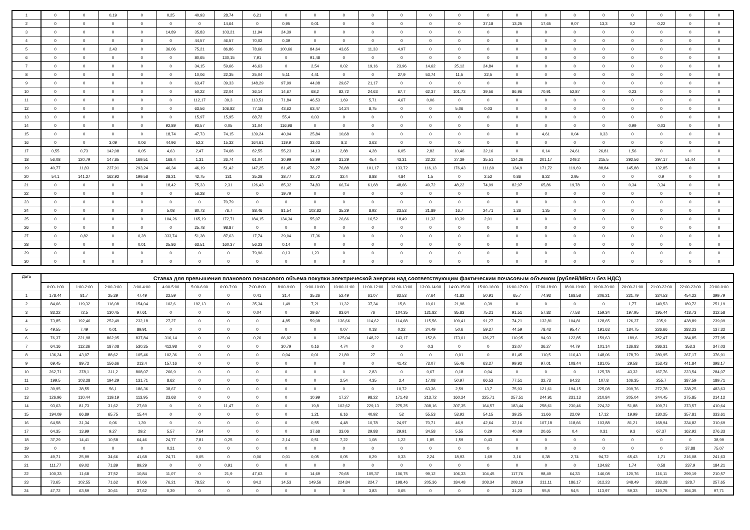| 1 | 0 | 0 | 0,19 | 0 | 0,25 | 40,93 | 28,74 | 6,21 | 0 | 0 | 0 | 0 | 0 | 0 | 0 | 0 | 0 | 0 | 0 | 0 | 0 | 0 | 0 | 0 |
| 2 | 0 | 0 | 0 | 0 | 0 | 0 | 14,64 | 0 | 0,95 | 0,01 | 0 | 0 | 0 | 0 | 0 | 37,18 | 13,25 | 17,65 | 9,07 | 13,3 | 0,2 | 0,22 | 0 | 0 |
| 3 | 0 | 0 | 0 | 0 | 14,89 | 35,83 | 103,21 | 11,94 | 24,39 | 0 | 0 | 0 | 0 | 0 | 0 | 0 | 0 | 0 | 0 | 0 | 0 | 0 | 0 | 0 |
| 4 | 0 | 0 | 0 | 0 | 0 | 44,57 | 46,57 | 70,02 | 0,39 | 0 | 0 | 0 | 0 | 0 | 0 | 0 | 0 | 0 | 0 | 0 | 0 | 0 | 0 | 0 |
| 5 | 0 | 0 | 2,43 | 0 | 36,06 | 75,21 | 86,86 | 78,66 | 100,66 | 84,64 | 43,65 | 11,33 | 4,97 | 0 | 0 | 0 | 0 | 0 | 0 | 0 | 0 | 0 | 0 | 0 |
| 6 | 0 | 0 | 0 | 0 | 0 | 80,65 | 130,15 | 7,91 | 0 | 91,48 | 0 | 0 | 0 | 0 | 0 | 0 | 0 | 0 | 0 | 0 | 0 | 0 | 0 | 0 |
| 7 | 0 | 0 | 0 | 0 | 0 | 34,15 | 59,66 | 46,63 | 0 | 2,54 | 0,02 | 19,16 | 23,96 | 14,62 | 25,12 | 24,84 | 0 | 0 | 0 | 0 | 0 | 0 | 0 | 0 |
| 8 | 0 | 0 | 0 | 0 | 0 | 10,06 | 22,35 | 25,04 | 5,11 | 4,41 | 0 | 0 | 27,9 | 53,74 | 11,5 | 22,5 | 0 | 0 | 0 | 0 | 0 | 0 | 0 | 0 |
| 9 | 0 | 0 | 0 | 0 | 0 | 63,47 | 39,33 | 148,29 | 97,99 | 44,08 | 29,67 | 21,17 | 0 | 0 | 0 | 0 | 0 | 0 | 0 | 0 | 0 | 0 | 0 | 0 |
| 10 | 0 | 0 | 0 | 0 | 0 | 50,22 | 22,04 | 36,14 | 14,67 | 68,2 | 82,72 | 24,63 | 67,7 | 62,37 | 101,73 | 39,56 | 86,96 | 70,91 | 52,87 | 0 | 0,23 | 0 | 0 | 0 |
| 11 | 0 | 0 | 0 | 0 | 0 | 112,17 | 39,3 | 113,51 | 71,84 | 46,53 | 1,69 | 5,71 | 4,67 | 0,06 | 0 | 0 | 0 | 0 | 0 | 0 | 0 | 0 | 0 | 0 |
| 12 | 0 | 0 | 0 | 0 | 0 | 63,56 | 106,82 | 77,18 | 43,62 | 63,47 | 14,24 | 8,75 | 0 | 0 | 5,06 | 0,03 | 0 | 0 | 0 | 0 | 0 | 0 | 0 | 0 |
| 13 | 0 | 0 | 0 | 0 | 0 | 15,97 | 15,95 | 68,72 | 55,4 | 0,03 | 0 | 0 | 0 | 0 | 0 | 0 | 0 | 0 | 0 | 0 | 0 | 0 | 0 | 0 |
| 14 | 0 | 0 | 0 | 0 | 92,89 | 93,57 | 0,05 | 31,04 | 116,98 | 0 | 0 | 0 | 0 | 0 | 0 | 0 | 0 | 0 | 0 | 0 | 0,99 | 0,03 | 0 | 0 |
| 15 | 0 | 0 | 0 | 0 | 18,74 | 47,73 | 74,15 | 139,24 | 40,94 | 25,84 | 10,68 | 0 | 0 | 0 | 0 | 0 | 0 | 4,61 | 0,04 | 0,33 | 0 | 0 | 0 | 0 |
| 16 | 0 | 0 | 3,09 | 0,06 | 44,96 | 52,2 | 15,32 | 164,61 | 119,9 | 33,03 | 8,3 | 3,63 | 0 | 0 | 0 | 0 | 0 | 0 | 0 | 0 | 0 | 0 | 0 | 0 |
| 17 | 0,55 | 0,73 | 142,08 | 0,05 | 4,63 | 2,47 | 74,68 | 82,55 | 55,23 | 14,13 | 2,88 | 4,28 | 6,05 | 2,82 | 10,46 | 32,16 | 0 | 0,14 | 24,61 | 26,81 | 1,56 | 0 | 0 | 0 |
| 18 | 56,08 | 120,79 | 147,85 | 169,51 | 168,4 | 1,31 | 26,74 | 61,04 | 30,99 | 53,99 | 31,29 | 45,4 | 43,31 | 22,22 | 27,39 | 35,51 | 124,26 | 201,17 | 249,2 | 215,5 | 292,56 | 297,17 | 51,44 | 0 |
| 19 | 40,77 | 11,83 | 237,91 | 293,24 | 46,34 | 46,19 | 51,42 | 147,25 | 81,45 | 76,27 | 76,88 | 101,17 | 133,72 | 116,13 | 176,43 | 111,69 | 134,9 | 171,72 | 119,69 | 88,84 | 145,88 | 132,85 | 0 | 0 |
| 20 | 54,1 | 141,27 | 162,92 | 199,58 | 28,21 | 42,75 | 131 | 35,28 | 38,77 | 32,72 | 32,4 | 8,88 | 4,84 | 1,5 | 0 | 2,52 | 0,86 | 8,22 | 2,95 | 0 | 0 | 0,9 | 0 | 0 |
| 21 | 0 | 0 | 0 | 0 | 18,42 | 75,33 | 2,31 | 126,43 | 85,32 | 74,83 | 66,74 | 61,68 | 48,66 | 49,72 | 48,22 | 74,99 | 82,97 | 65,86 | 19,78 | 0 | 0,34 | 3,34 | 0 | 0 |
| 22 | 0 | 0 | 0 | 0 | 0 | 56,28 | 0 | 0 | 19,79 | 0 | 0 | 0 | 0 | 0 | 0 | 0 | 0 | 0 | 0 | 0 | 0 | 0 | 0 | 0 |
| 23 | 0 | 0 | 0 | 0 | 0 | 0 | 70,79 | 0 | 0 | 0 | 0 | 0 | 0 | 0 | 0 | 0 | 0 | 0 | 0 | 0 | 0 | 0 | 0 | 0 |
| 24 | 0 | 0 | 0 | 0 | 5,08 | 80,73 | 76,7 | 88,46 | 81,54 | 102,82 | 35,29 | 8,92 | 23,53 | 21,89 | 16,7 | 24,71 | 1,36 | 1,35 | 0 | 0 | 0 | 0 | 0 | 0 |
| 25 | 0 | 0 | 0 | 0 | 104,26 | 165,19 | 172,71 | 184,15 | 134,34 | 55,07 | 26,66 | 16,52 | 18,49 | 11,32 | 10,39 | 2,01 | 0 | 0 | 0 | 0 | 0 | 0 | 0 | 0 |
| 26 | 0 | 0 | 0 | 0 | 0 | 25,78 | 98,87 | 0 | 0 | 0 | 0 | 0 | 0 | 0 | 0 | 0 | 0 | 0 | 0 | 0 | 0 | 0 | 0 | 0 |
| 27 | 0 | 0,82 | 0 | 0,28 | 333,74 | 51,38 | 87,63 | 17,74 | 29,04 | 17,36 | 0 | 0 | 0 | 0 | 0 | 0 | 0 | 0 | 0 | 0 | 0 | 0 | 0 | 0 |
| 28 | 0 | 0 | 0 | 0,01 | 25,86 | 63,51 | 160,37 | 56,23 | 0,14 | 0 | 0 | 0 | 0 | 0 | 0 | 0 | 0 | 0 | 0 | 0 | 0 | 0 | 0 | 0 |
| 29 | 0 | 0 | 0 | 0 | 0 | 0 | 0 | 79,96 | 0,13 | 1,23 | 0 | 0 | 0 | 0 | 0 | 0 | 0 | 0 | 0 | 0 | 0 | 0 | 0 | 0 |
| 30 | 0 | 0 | 0 | 0 | 0 | 0 | 0 | 0 | 0 | 0 | 0 | 0 | 0 | 0 | 0 | 0 | 0 | 0 | 0 | 0 | 0 | 0 | 0 | 0 |
| Дата | Ставка для превышения планового почасового объема покупки электрической энергии над соответствующим фактическим почасовым объемом (рублей/МВт.ч без НДС) | | | | | | | | | | | | | | | | | | | | | | | |
| --- | --- | --- | --- | --- | --- | --- | --- | --- | --- | --- | --- | --- | --- | --- | --- | --- | --- | --- | --- | --- | --- | --- | --- | --- |
| | 0:00-1:00 | 1:00-2:00 | 2:00-3:00 | 3:00-4:00 | 4:00-5:00 | 5:00-6:00 | 6:00-7:00 | 7:00-8:00 | 8:00-9:00 | 9:00-10:00 | 10:00-11:00 | 11:00-12:00 | 12:00-13:00 | 13:00-14:00 | 14:00-15:00 | 15:00-16:00 | 16:00-17:00 | 17:00-18:00 | 18:00-19:00 | 19:00-20:00 | 20:00-21:00 | 21:00-22:00 | 22:00-23:00 | 23:00-0:00 |
| 1 | 178,44 | 81,7 | 25,39 | 47,49 | 22,59 | 0 | 0 | 0,41 | 31,4 | 35,26 | 52,49 | 61,07 | 82,53 | 77,64 | 41,82 | 50,91 | 65,7 | 74,93 | 168,58 | 206,21 | 221,79 | 324,53 | 454,22 | 399,79 |
| 2 | 84,66 | 119,32 | 116,08 | 154,04 | 102,6 | 192,13 | 0 | 35,34 | 1,49 | 7,21 | 11,32 | 37,34 | 15,8 | 10,61 | 21,98 | 0,39 | 0 | 0 | 0 | 0 | 1,77 | 149,53 | 189,72 | 251,19 |
| 3 | 83,22 | 72,5 | 130,45 | 97,61 | 0 | 0 | 0 | 0,04 | 0 | 29,67 | 83,64 | 76 | 104,35 | 121,82 | 85,83 | 75,21 | 91,51 | 57,82 | 77,58 | 159,34 | 197,95 | 195,44 | 418,73 | 312,58 |
| 4 | 73,85 | 192,46 | 252,49 | 232,18 | 27,27 | 0 | 0 | 0 | 4,85 | 59,08 | 136,66 | 114,62 | 114,68 | 115,56 | 109,41 | 91,27 | 74,21 | 132,81 | 104,81 | 128,65 | 126,37 | 235,9 | 438,89 | 239,09 |
| 5 | 49,55 | 7,49 | 0,01 | 89,91 | 0 | 0 | 0 | 0 | 0 | 0 | 0,07 | 0,18 | 0,22 | 24,49 | 50,6 | 59,27 | 44,59 | 78,43 | 95,47 | 191,63 | 184,75 | 226,66 | 283,23 | 137,32 |
| 6 | 76,37 | 221,98 | 862,95 | 837,84 | 316,14 | 0 | 0 | 0,26 | 66,02 | 0 | 125,04 | 148,22 | 143,17 | 152,8 | 173,01 | 126,27 | 110,95 | 94,93 | 122,85 | 159,63 | 189,6 | 252,47 | 384,85 | 277,95 |
| 7 | 64,16 | 112,36 | 187,08 | 530,35 | 412,98 | 0 | 0 | 0 | 30,79 | 0,16 | 4,74 | 0 | 0 | 0,3 | 0 | 0 | 33,07 | 36,27 | 44,79 | 101,14 | 136,83 | 286,31 | 353,3 | 347,03 |
| 8 | 136,24 | 43,07 | 88,62 | 105,46 | 102,36 | 0 | 0 | 0 | 0,04 | 0,01 | 21,89 | 27 | 0 | 0 | 0,01 | 0 | 81,45 | 110,5 | 116,43 | 148,06 | 178,79 | 280,95 | 267,17 | 376,91 |
| 9 | 69,45 | 89,72 | 156,66 | 213,4 | 157,16 | 0 | 0 | 0 | 0 | 0 | 0 | 0 | 41,42 | 73,07 | 55,46 | 63,27 | 99,92 | 97,01 | 108,44 | 181,05 | 29,58 | 153,43 | 441,84 | 398,17 |
| 10 | 262,71 | 378,1 | 311,2 | 808,07 | 266,9 | 0 | 0 | 0 | 0 | 0 | 0 | 2,83 | 0 | 0,67 | 0,18 | 0,04 | 0 | 0 | 0 | 125,78 | 43,32 | 167,76 | 223,54 | 284,07 |
| 11 | 199,5 | 103,28 | 194,29 | 131,71 | 8,62 | 0 | 0 | 0 | 0 | 0 | 2,54 | 4,35 | 2,4 | 17,08 | 50,97 | 66,53 | 77,51 | 32,73 | 64,23 | 107,8 | 106,35 | 255,7 | 387,59 | 189,71 |
| 12 | 39,95 | 38,55 | 56,1 | 186,36 | 38,67 | 0 | 0 | 0 | 0 | 0 | 0 | 0 | 10,72 | 63,36 | 2,59 | 13,7 | 75,93 | 121,61 | 194,15 | 225,08 | 209,76 | 272,78 | 338,25 | 483,63 |
| 13 | 126,96 | 110,44 | 119,19 | 113,95 | 23,68 | 0 | 0 | 0 | 0 | 10,99 | 17,27 | 98,22 | 171,48 | 213,72 | 160,24 | 225,71 | 257,51 | 244,91 | 231,13 | 210,84 | 205,04 | 244,45 | 275,85 | 214,12 |
| 14 | 93,63 | 81,73 | 31,62 | 27,69 | 0 | 0 | 11,47 | 0 | 0 | 19,8 | 102,62 | 229,13 | 275,25 | 308,16 | 307,35 | 164,57 | 183,44 | 258,61 | 230,46 | 224,32 | 51,88 | 109,71 | 373,57 | 410,64 |
| 15 | 194,09 | 66,89 | 65,75 | 15,44 | 0 | 0 | 0 | 0 | 0 | 1,21 | 6,16 | 40,92 | 52 | 55,53 | 53,92 | 54,15 | 39,25 | 11,66 | 22,09 | 17,12 | 19,99 | 130,25 | 357,81 | 333,61 |
| 16 | 64,58 | 31,34 | 0,06 | 1,39 | 0 | 0 | 0 | 0 | 0 | 0,55 | 4,48 | 10,78 | 24,97 | 70,71 | 46,9 | 42,64 | 32,16 | 107,18 | 118,66 | 103,88 | 81,21 | 168,94 | 334,82 | 310,69 |
| 17 | 64,35 | 13,99 | 9,27 | 29,2 | 5,57 | 7,64 | 0 | 0 | 0 | 37,68 | 33,06 | 29,88 | 29,91 | 34,58 | 5,55 | 0,29 | 40,09 | 20,65 | 0,4 | 0,31 | 9,3 | 67,37 | 162,92 | 276,33 |
| 18 | 37,29 | 14,41 | 10,58 | 64,46 | 24,77 | 7,81 | 0,25 | 0 | 2,14 | 0,51 | 7,22 | 1,08 | 1,22 | 1,85 | 1,59 | 0,43 | 0 | 0 | 0 | 0 | 0 | 0 | 0 | 38,99 |
| 19 | 0 | 0 | 0 | 0 | 0,21 | 0 | 0 | 0 | 0 | 0 | 0 | 0 | 0 | 0 | 0 | 0 | 0 | 0 | 0 | 0 | 0 | 0 | 37,88 | 75,07 |
| 20 | 49,71 | 25,99 | 34,66 | 41,68 | 24,71 | 0,05 | 0 | 0,06 | 0,01 | 0,05 | 0,05 | 0,29 | 0,33 | 2,24 | 18,93 | 1,69 | 3,16 | 0,38 | 2,74 | 94,72 | 65,43 | 1,71 | 216,08 | 241,63 |
| 21 | 111,77 | 69,02 | 71,89 | 89,29 | 0 | 0 | 0,91 | 0 | 0 | 0 | 0 | 0 | 0 | 0 | 0 | 0 | 0 | 0 | 0 | 134,92 | 1,74 | 0,58 | 237,9 | 184,21 |
| 22 | 100,33 | 11,68 | 37,52 | 10,84 | 11,07 | 0 | 21,9 | 47,63 | 0 | 14,69 | 70,65 | 105,37 | 106,75 | 99,12 | 106,33 | 104,45 | 117,76 | 98,49 | 64,33 | 146,08 | 120,76 | 116,11 | 299,19 | 210,57 |
| 23 | 73,65 | 102,55 | 71,62 | 87,66 | 76,21 | 78,52 | 0 | 84,2 | 14,53 | 149,56 | 224,84 | 224,7 | 198,46 | 205,36 | 184,48 | 208,34 | 208,19 | 211,11 | 186,17 | 312,23 | 348,49 | 283,28 | 328,7 | 257,65 |
| 24 | 47,72 | 63,59 | 30,61 | 37,62 | 0,39 | 0 | 0 | 0 | 0 | 0 | 0 | 3,83 | 0,65 | 0 | 0 | 0 | 31,23 | 55,8 | 54,5 | 113,97 | 59,33 | 119,75 | 194,35 | 97,71 |